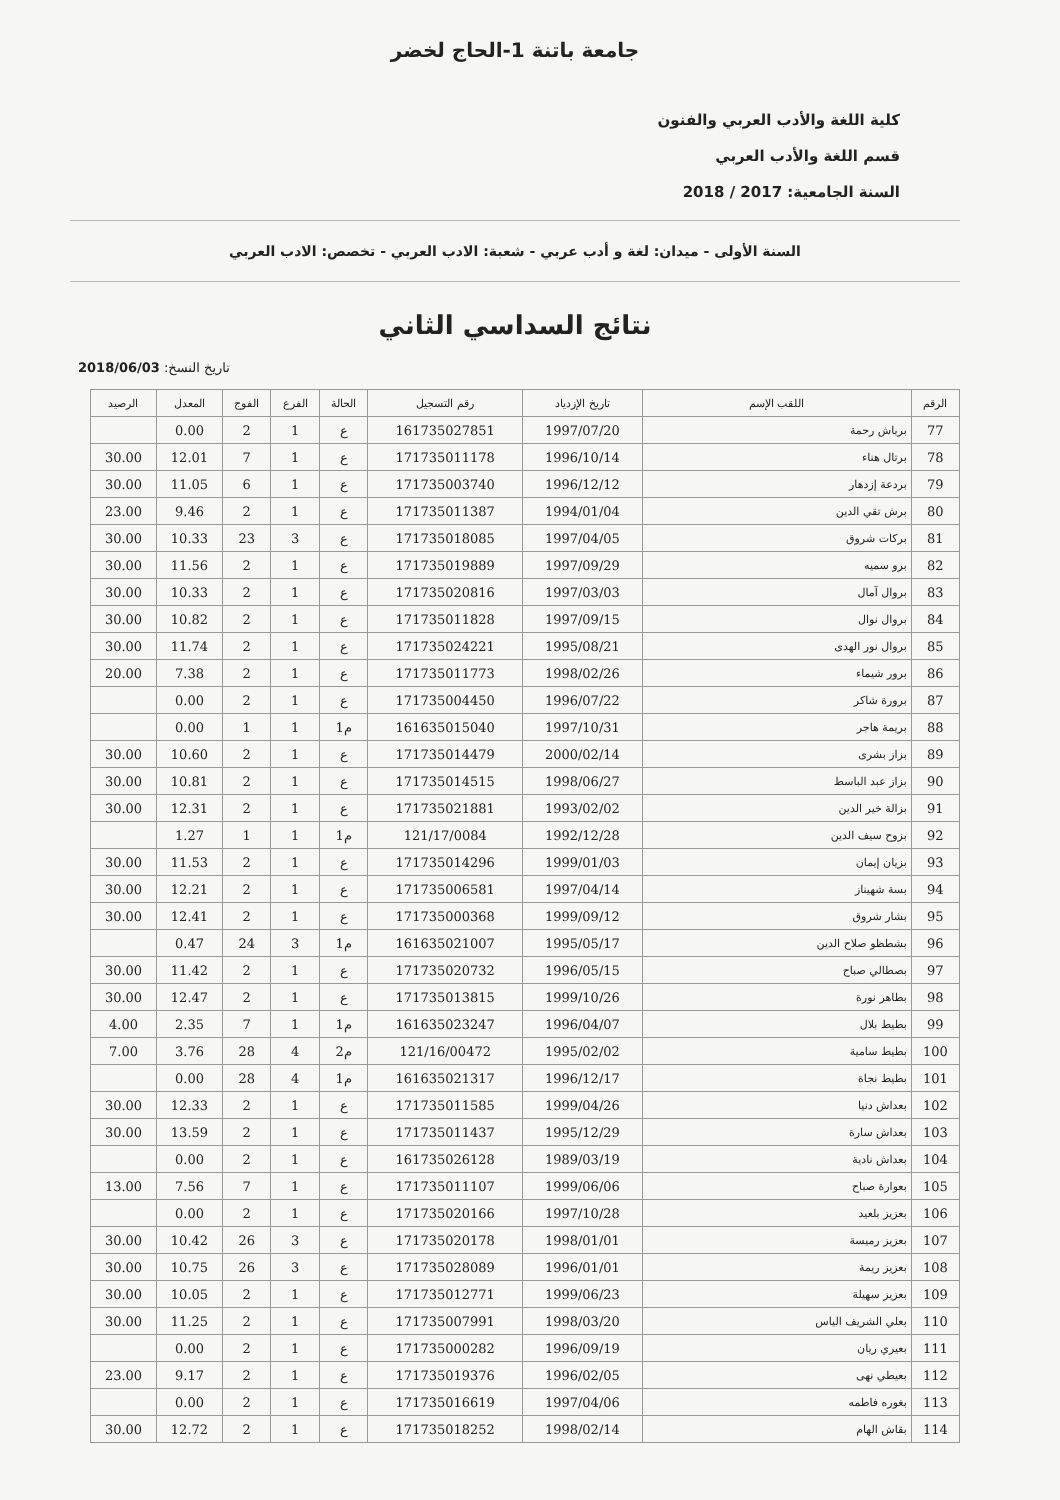جامعة باتنة 1-الحاج لخضر
كلية اللغة والأدب العربي والفنون
قسم اللغة والأدب العربي
السنة الجامعية: 2017 / 2018
السنة الأولى - ميدان: لغة و أدب عربي - شعبة: الادب العربي - تخصص: الادب العربي
نتائج السداسي الثاني
تاريخ النسخ: 2018/06/03
| الرقم | اللقب الإسم | تاريخ الإزدياد | رقم التسجيل | الحالة | الفرع | الفوج | المعدل | الرصيد |
| --- | --- | --- | --- | --- | --- | --- | --- | --- |
| 77 | برباش رحمة | 1997/07/20 | 161735027851 | ع | 1 | 2 | 0.00 | |
| 78 | برتال هناء | 1996/10/14 | 171735011178 | ع | 1 | 7 | 12.01 | 30.00 |
| 79 | بردعة إزدهار | 1996/12/12 | 171735003740 | ع | 1 | 6 | 11.05 | 30.00 |
| 80 | برش تقي الدين | 1994/01/04 | 171735011387 | ع | 1 | 2 | 9.46 | 23.00 |
| 81 | بركات شروق | 1997/04/05 | 171735018085 | ع | 3 | 23 | 10.33 | 30.00 |
| 82 | برو سميه | 1997/09/29 | 171735019889 | ع | 1 | 2 | 11.56 | 30.00 |
| 83 | بروال آمال | 1997/03/03 | 171735020816 | ع | 1 | 2 | 10.33 | 30.00 |
| 84 | بروال نوال | 1997/09/15 | 171735011828 | ع | 1 | 2 | 10.82 | 30.00 |
| 85 | بروال نور الهدى | 1995/08/21 | 171735024221 | ع | 1 | 2 | 11.74 | 30.00 |
| 86 | برور شيماء | 1998/02/26 | 171735011773 | ع | 1 | 2 | 7.38 | 20.00 |
| 87 | برورة شاكر | 1996/07/22 | 171735004450 | ع | 1 | 2 | 0.00 | |
| 88 | بريمة هاجر | 1997/10/31 | 161635015040 | م1 | 1 | 1 | 0.00 | |
| 89 | بزاز بشرى | 2000/02/14 | 171735014479 | ع | 1 | 2 | 10.60 | 30.00 |
| 90 | بزاز عبد الباسط | 1998/06/27 | 171735014515 | ع | 1 | 2 | 10.81 | 30.00 |
| 91 | بزالة خير الدين | 1993/02/02 | 171735021881 | ع | 1 | 2 | 12.31 | 30.00 |
| 92 | بزوح سيف الدين | 1992/12/28 | 121/17/0084 | م1 | 1 | 1 | 1.27 | |
| 93 | بزيان إيمان | 1999/01/03 | 171735014296 | ع | 1 | 2 | 11.53 | 30.00 |
| 94 | بسة شهيناز | 1997/04/14 | 171735006581 | ع | 1 | 2 | 12.21 | 30.00 |
| 95 | بشار شروق | 1999/09/12 | 171735000368 | ع | 1 | 2 | 12.41 | 30.00 |
| 96 | بشطظو صلاح الدين | 1995/05/17 | 161635021007 | م1 | 3 | 24 | 0.47 | |
| 97 | بصطالي صباح | 1996/05/15 | 171735020732 | ع | 1 | 2 | 11.42 | 30.00 |
| 98 | بطاهر نورة | 1999/10/26 | 171735013815 | ع | 1 | 2 | 12.47 | 30.00 |
| 99 | بطيط بلال | 1996/04/07 | 161635023247 | م1 | 1 | 7 | 2.35 | 4.00 |
| 100 | بطيط سامية | 1995/02/02 | 121/16/00472 | م2 | 4 | 28 | 3.76 | 7.00 |
| 101 | بطيط نجاة | 1996/12/17 | 161635021317 | م1 | 4 | 28 | 0.00 | |
| 102 | بعداش دنيا | 1999/04/26 | 171735011585 | ع | 1 | 2 | 12.33 | 30.00 |
| 103 | بعداش سارة | 1995/12/29 | 171735011437 | ع | 1 | 2 | 13.59 | 30.00 |
| 104 | بعداش نادية | 1989/03/19 | 161735026128 | ع | 1 | 2 | 0.00 | |
| 105 | بعوارة صباح | 1999/06/06 | 171735011107 | ع | 1 | 7 | 7.56 | 13.00 |
| 106 | بعزيز بلعيد | 1997/10/28 | 171735020166 | ع | 1 | 2 | 0.00 | |
| 107 | بعزيز رميسة | 1998/01/01 | 171735020178 | ع | 3 | 26 | 10.42 | 30.00 |
| 108 | بعزيز ريمة | 1996/01/01 | 171735028089 | ع | 3 | 26 | 10.75 | 30.00 |
| 109 | بعزيز سهيلة | 1999/06/23 | 171735012771 | ع | 1 | 2 | 10.05 | 30.00 |
| 110 | بعلي الشريف الياس | 1998/03/20 | 171735007991 | ع | 1 | 2 | 11.25 | 30.00 |
| 111 | بعيري ريان | 1996/09/19 | 171735000282 | ع | 1 | 2 | 0.00 | |
| 112 | بعيطي نهى | 1996/02/05 | 171735019376 | ع | 1 | 2 | 9.17 | 23.00 |
| 113 | بغوره فاطمه | 1997/04/06 | 171735016619 | ع | 1 | 2 | 0.00 | |
| 114 | بقاش الهام | 1998/02/14 | 171735018252 | ع | 1 | 2 | 12.72 | 30.00 |